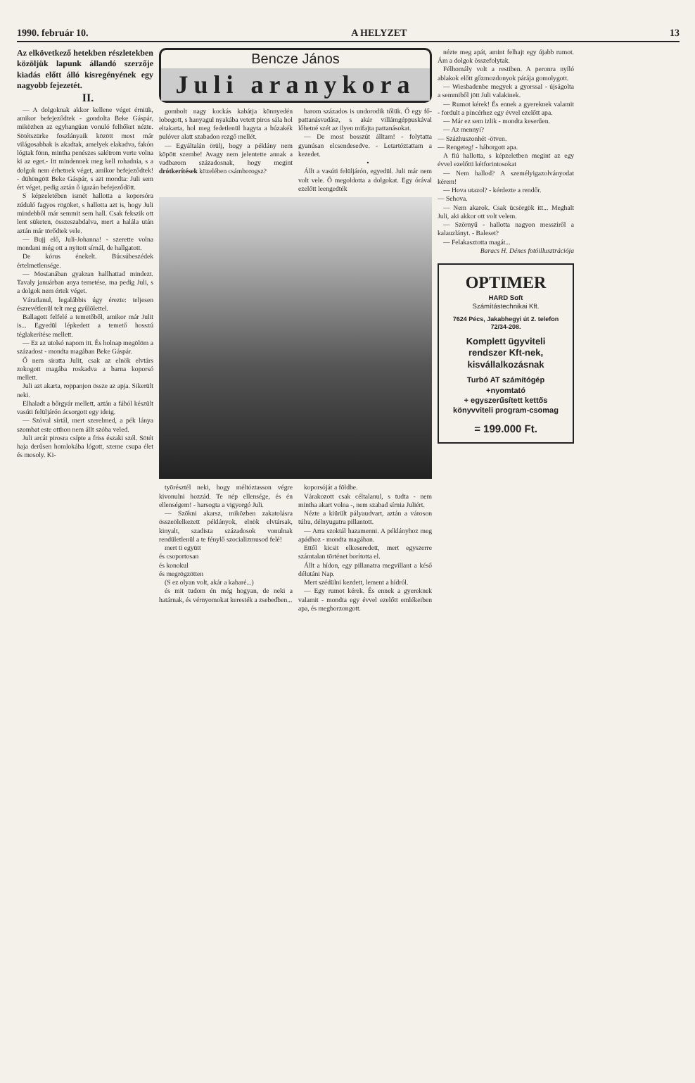1990. február 10. A HELYZET 13
Az elkövetkező hetekben részletekben közöljük lapunk állandó szerzője kiadás előtt álló kisregényének egy nagyobb fejezetét.
II.
— A dolgoknak akkor kellene véget érniük, amikor befejeződtek - gondolta Beke Gáspár, miközben az egyhangúan vonuló felhőket nézte. Sötétszürke foszlányaik között most már világosabbak is akadtak, amelyek elakadva, fakón lógtak fönn, mintha penészes salétrom verte volna ki az eget.- Itt mindennek meg kell rohadnia, s a dolgok nem érhetnek véget, amikor befejeződtek! - dühöngött Beke Gáspár, s azt mondta: Juli sem ért véget, pedig aztán ő igazán befejeződött.
S képzeletében ismét hallotta a koporsóra zúduló fagyos rögöket, s hallotta azt is, hogy Juli mindebből már semmit sem hall. Csak fekszik ott lent süketen, összeszabdalva, mert a halála után aztán már törődtek vele.
— Bujj elő, Juli-Johanna! - szerette volna mondani még ott a nyitott sírnál, de hallgatott.
De kórus énekelt. Búcsúbeszédek értelmetlensége.
— Mostanában gyakran hallhattad mindezt. Tavaly januárban anya temetése, ma pedig Juli, s a dolgok nem értek véget.
Váratlanul, legalábbis úgy érezte: teljesen észrevétlenül telt meg gyűlölettel.
Ballagott felfelé a temetőből, amikor már Julit is... Egyedül lépkedett a temető hosszú téglakerítése mellett.
— Ez az utolsó napom itt. És holnap megölöm a századost - mondta magában Beke Gáspár.
Ő nem siratta Julit, csak az elnök elvtárs zokogott magába roskadva a barna koporsó mellett.
Juli azt akarta, roppanjon össze az apja. Sikerült neki.
Elhaladt a bőrgyár mellett, aztán a fából készült vasúti felüljárón ácsorgott egy ideig.
— Szóval sírtál, mert szerelmed, a pék lánya szombat este otthon nem állt szóba veled.
Juli arcát pirosra csípte a friss északi szél. Sötét haja derűsen homlokába lógott, szeme csupa élet és mosoly. Ki-
Bencze János
Juli aranykora
gombolt nagy kockás kabátja könnyedén lobogott, s hanyagul nyakába vetett piros sála hol eltakarta, hol meg fedetlenül hagyta a búzakék pulóver alatt szabadon rezgő mellét.
— Egyáltalán örülj, hogy a péklány nem köpött szembe! Avagy nem jelentette annak a vadbarom századosnak, hogy megint drótkerítések közelében csámborogsz?
barom százados is undorodik tőlük. Ő egy fő-pattanásvadász, s akár villámgéppuskával lőhetné szét az ilyen mifajta pattanásokat.
— De most bosszút álltam! - folytatta gyanúsan elcsendesedve. - Letartóztattam a kezedet.
•
Állt a vasúti felüljárón, egyedül. Juli már nem volt vele. Ő megoldotta a dolgokat. Egy órával ezelőtt leengedték
työrésztél neki, hogy méltóztasson végre kivonulni hozzád. Te nép ellensége, és én ellenségem! - harsogta a vigyorgó Juli.
— Szökni akarsz, miközben zakatolásra összeölelkezett péklányok, elnök elvtársak, kinyalt, szadista századosok vonulnak rendületlenül a te fénylő szocializmusod felé!
mert ti együtt
és csoportosan
és konokul
és megrögzötten
(S ez olyan volt, akár a kabaré...)
és mit tudom én még hogyan, de neki a határnak, és vérnyomokat keresték a zsebedben...
koporsóját a földbe.
Várakozott csak céltalanul, s tudta - nem mintha akart volna -, nem szabad sírnia Juliért.
Nézte a kiürült pályaudvart, aztán a városon túlra, délnyugatra pillantott.
— Arra szoktál hazamenni. A péklányhoz meg apádhoz - mondta magában.
Ettől kicsit elkeseredett, mert egyszerre számtalan történet borította el.
Állt a hídon, egy pillanatra megvillant a késő délutáni Nap.
Mert szédülni kezdett, lement a hídról.
— Egy rumot kérek. És ennek a gyereknek valamit - mondta egy évvel ezelőtt emlékeiben apa, és megborzongott.
nézte meg apát, amint felhajt egy újabb rumot. Ám a dolgok összefolytak.
Félhomály volt a restiben. A peronra nyíló ablakok előtt gőzmozdonyok párája gomolygott.
— Wiesbadenbe megyek a gyorssal - újságolta a semmiből jött Juli valakinek.
— Rumot kérek! És ennek a gyereknek valamit - fordult a pincérhez egy évvel ezelőtt apa.
— Már ez sem izlik - mondta keserűen.
— Az mennyi?
— Százhuszonhét -ötven.
— Rengeteg! - háborgott apa.
A fiú hallotta, s képzeletben megint az egy évvel ezelőtti kétforintosokat
— Nem hallod? A személyigazolványodat kérem!
— Hova utazol? - kérdezte a rendőr.
— Sehova.
— Nem akarok. Csak ücsörgök itt... Meghalt Juli, aki akkor ott volt velem.
— Szörnyű - hallotta nagyon messziről a kalauzlányt. - Baleset?
— Felakasztotta magát...
Baracs H. Dénes fotóillusztrációja
OPTIMER
HARD Soft
Számítástechnikai Kft.
7624 Pécs, Jakabhegyi út 2. telefon 72/34-208.
Komplett ügyviteli rendszer Kft-nek, kisvállalkozásnak
Turbó AT számítógép
+nyomtató
+ egyszerűsített kettős könyvviteli program-csomag
= 199.000 Ft.